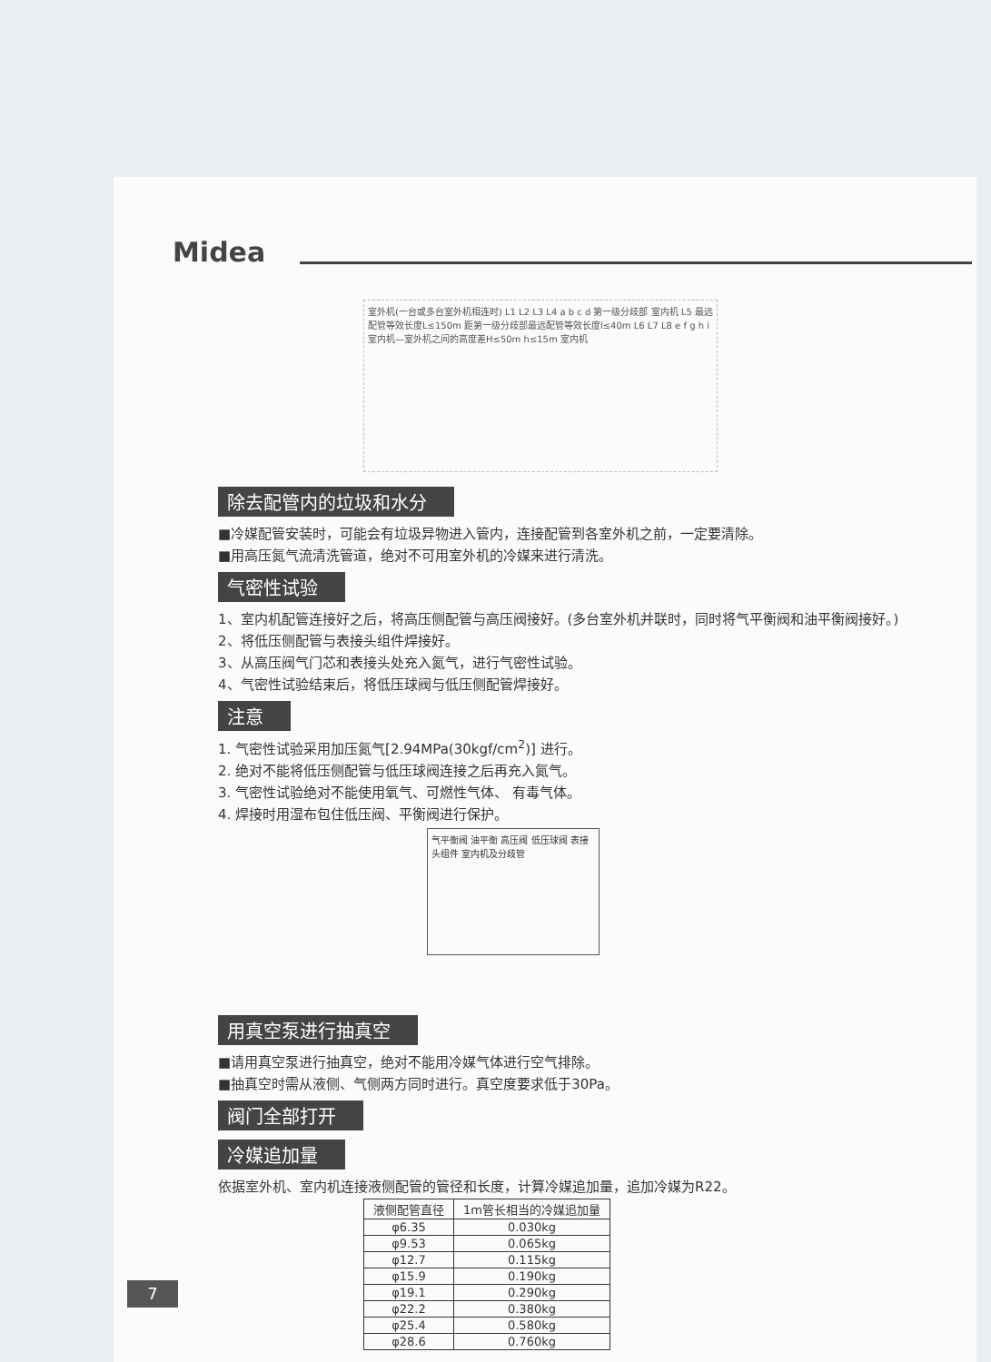Midea
室外机(一台或多台室外机相连时) L1 L2 L3 L4 a b c d 第一级分歧部 室内机 L5 最远配管等效长度L≤150m 距第一级分歧部最远配管等效长度l≤40m L6 L7 L8 e f g h i 室内机—室外机之间的高度差H≤50m h≤15m 室内机
除去配管内的垃圾和水分
■冷媒配管安装时，可能会有垃圾异物进入管内，连接配管到各室外机之前，一定要清除。
■用高压氮气流清洗管道，绝对不可用室外机的冷媒来进行清洗。
气密性试验
1、室内机配管连接好之后，将高压侧配管与高压阀接好。(多台室外机并联时，同时将气平衡阀和油平衡阀接好。)
2、将低压侧配管与表接头组件焊接好。
3、从高压阀气门芯和表接头处充入氮气，进行气密性试验。
4、气密性试验结束后，将低压球阀与低压侧配管焊接好。
注意
1. 气密性试验采用加压氮气[2.94MPa(30kgf/cm<sup>2</sup>)] 进行。
2. 绝对不能将低压侧配管与低压球阀连接之后再充入氮气。
3. 气密性试验绝对不能使用氧气、可燃性气体、 有毒气体。
4. 焊接时用湿布包住低压阀、平衡阀进行保护。
气平衡阀 油平衡 高压阀 低压球阀 表接头组件 室内机及分歧管
用真空泵进行抽真空
■请用真空泵进行抽真空，绝对不能用冷媒气体进行空气排除。
■抽真空时需从液侧、气侧两方同时进行。真空度要求低于30Pa。
阀门全部打开
冷媒追加量
依据室外机、室内机连接液侧配管的管径和长度，计算冷媒追加量，追加冷媒为R22。
| 液侧配管直径 | 1m管长相当的冷媒追加量 |
| --- | --- |
| φ6.35 | 0.030kg |
| φ9.53 | 0.065kg |
| φ12.7 | 0.115kg |
| φ15.9 | 0.190kg |
| φ19.1 | 0.290kg |
| φ22.2 | 0.380kg |
| φ25.4 | 0.580kg |
| φ28.6 | 0.760kg |
7